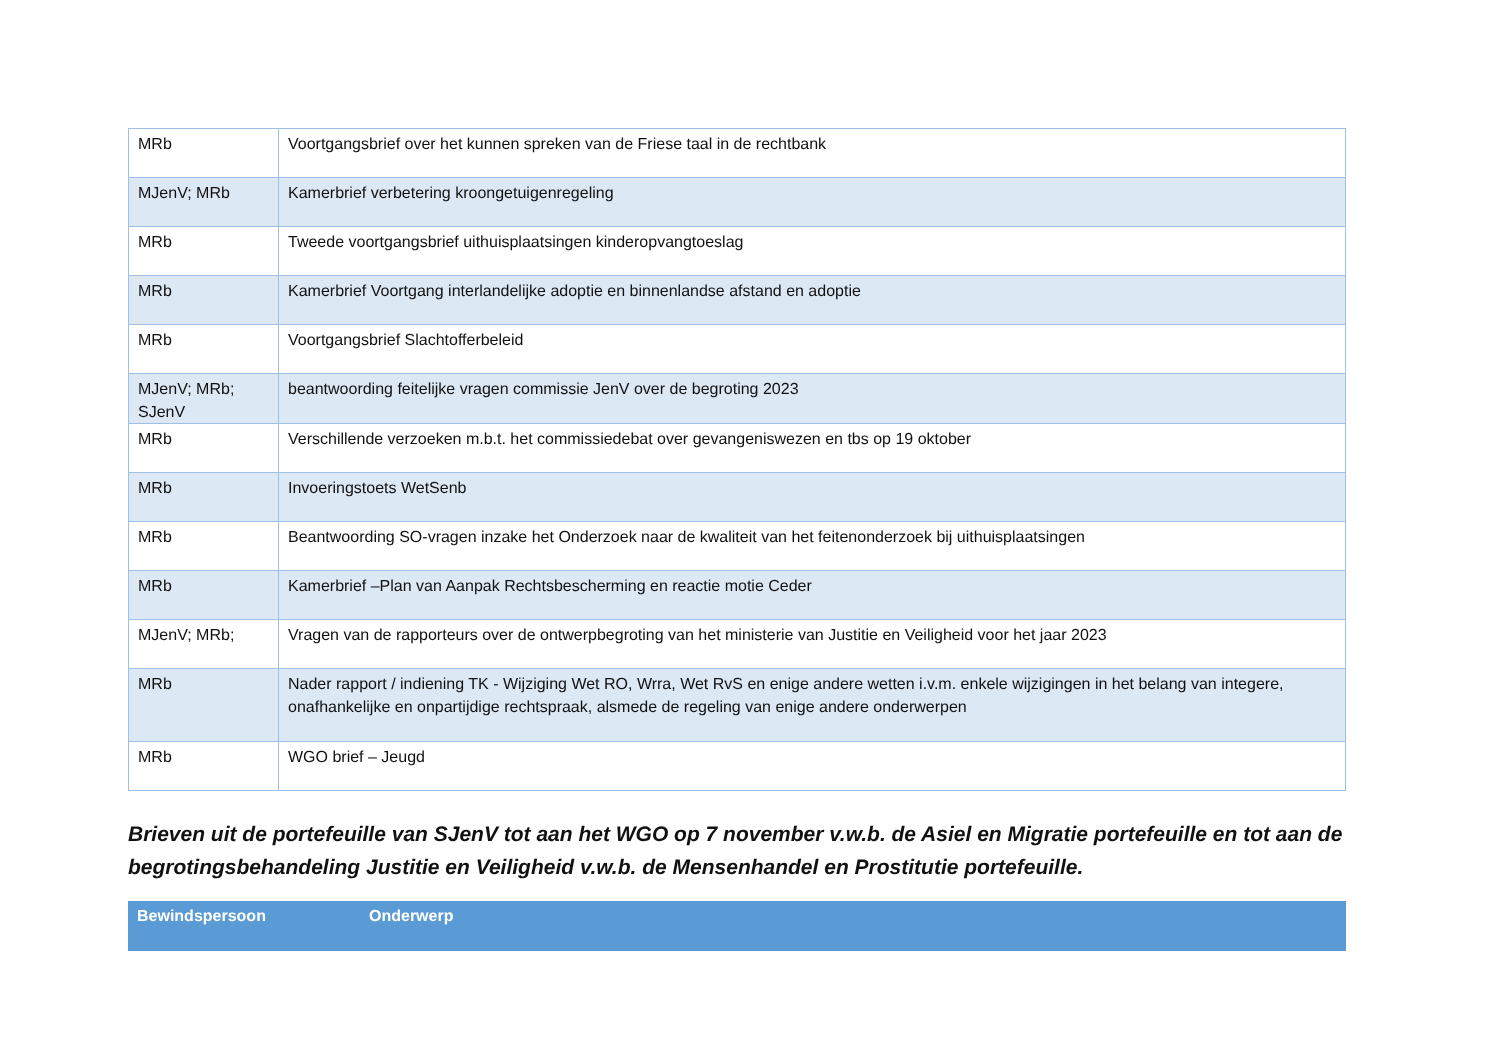| MRb | Voortgangsbrief over het kunnen spreken van de Friese taal in de rechtbank |
| MJenV; MRb | Kamerbrief verbetering kroongetuigenregeling |
| MRb | Tweede voortgangsbrief uithuisplaatsingen kinderopvangtoeslag |
| MRb | Kamerbrief Voortgang interlandelijke adoptie en binnenlandse afstand en adoptie |
| MRb | Voortgangsbrief Slachtofferbeleid |
| MJenV; MRb; SJenV | beantwoording feitelijke vragen commissie JenV over de begroting 2023 |
| MRb | Verschillende verzoeken m.b.t. het commissiedebat over gevangeniswezen en tbs op 19 oktober |
| MRb | Invoeringstoets WetSenb |
| MRb | Beantwoording SO-vragen inzake het Onderzoek naar de kwaliteit van het feitenonderzoek bij uithuisplaatsingen |
| MRb | Kamerbrief –Plan van Aanpak Rechtsbescherming en reactie motie Ceder |
| MJenV; MRb; | Vragen van de rapporteurs over de ontwerpbegroting van het ministerie van Justitie en Veiligheid voor het jaar 2023 |
| MRb | Nader rapport / indiening TK - Wijziging Wet RO, Wrra, Wet RvS en enige andere wetten i.v.m. enkele wijzigingen in het belang van integere, onafhankelijke en onpartijdige rechtspraak, alsmede de regeling van enige andere onderwerpen |
| MRb | WGO brief – Jeugd |
Brieven uit de portefeuille van SJenV tot aan het WGO op 7 november v.w.b. de Asiel en Migratie portefeuille en tot aan de begrotingsbehandeling Justitie en Veiligheid v.w.b. de Mensenhandel en Prostitutie portefeuille.
| Bewindspersoon | Onderwerp |